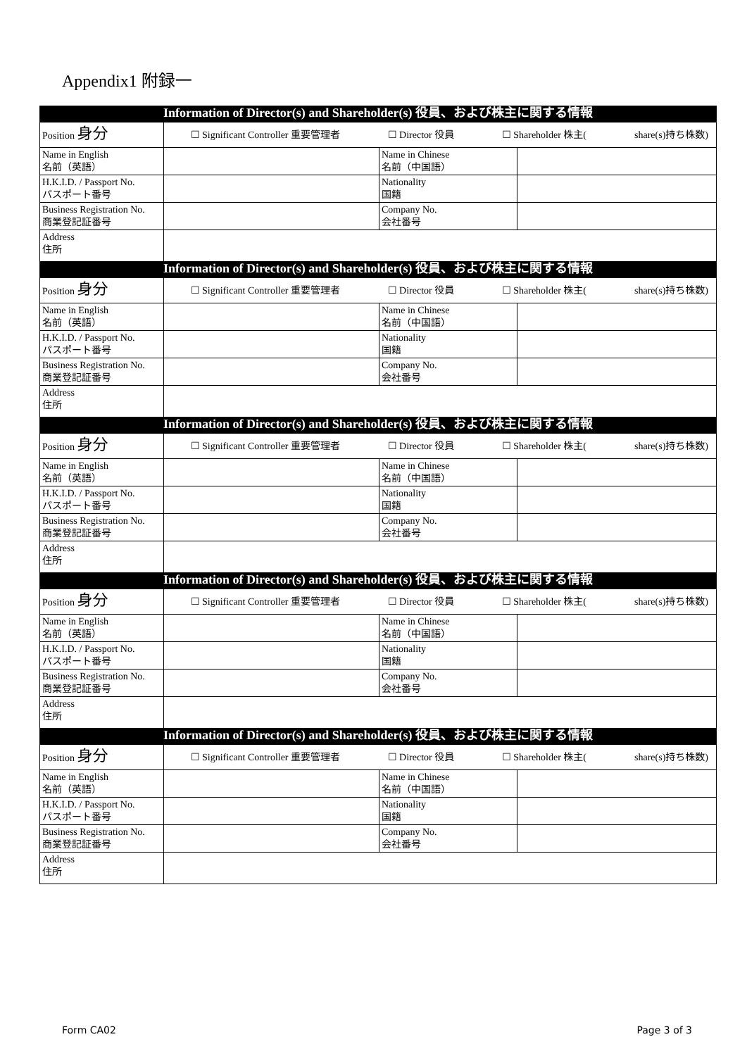Appendix1 附録一
| Information of Director(s) and Shareholder(s) 役員、および株主に関する情報 | | | |
| Position 身分 | ☐ Significant Controller 重要管理者 ☐ Director 役員 ☐ Shareholder 株主( share(s)持ち株数) | | |
| Name in English 名前（英語） | | Name in Chinese 名前（中国語） | |
| H.K.I.D. / Passport No. パスポート番号 | | Nationality 国籍 | |
| Business Registration No. 商業登記証番号 | | Company No. 会社番号 | |
| Address 住所 | | | |
| Information of Director(s) and Shareholder(s) 役員、および株主に関する情報 | | | |
| Position 身分 | ☐ Significant Controller 重要管理者 ☐ Director 役員 ☐ Shareholder 株主( share(s)持ち株数) | | |
| Name in English 名前（英語） | | Name in Chinese 名前（中国語） | |
| H.K.I.D. / Passport No. パスポート番号 | | Nationality 国籍 | |
| Business Registration No. 商業登記証番号 | | Company No. 会社番号 | |
| Address 住所 | | | |
| Information of Director(s) and Shareholder(s) 役員、および株主に関する情報 | | | |
| Position 身分 | ☐ Significant Controller 重要管理者 ☐ Director 役員 ☐ Shareholder 株主( share(s)持ち株数) | | |
| Name in English 名前（英語） | | Name in Chinese 名前（中国語） | |
| H.K.I.D. / Passport No. パスポート番号 | | Nationality 国籍 | |
| Business Registration No. 商業登記証番号 | | Company No. 会社番号 | |
| Address 住所 | | | |
| Information of Director(s) and Shareholder(s) 役員、および株主に関する情報 | | | |
| Position 身分 | ☐ Significant Controller 重要管理者 ☐ Director 役員 ☐ Shareholder 株主( share(s)持ち株数) | | |
| Name in English 名前（英語） | | Name in Chinese 名前（中国語） | |
| H.K.I.D. / Passport No. パスポート番号 | | Nationality 国籍 | |
| Business Registration No. 商業登記証番号 | | Company No. 会社番号 | |
| Address 住所 | | | |
| Information of Director(s) and Shareholder(s) 役員、および株主に関する情報 | | | |
| Position 身分 | ☐ Significant Controller 重要管理者 ☐ Director 役員 ☐ Shareholder 株主( share(s)持ち株数) | | |
| Name in English 名前（英語） | | Name in Chinese 名前（中国語） | |
| H.K.I.D. / Passport No. パスポート番号 | | Nationality 国籍 | |
| Business Registration No. 商業登記証番号 | | Company No. 会社番号 | |
| Address 住所 | | | |
Form CA02 Page 3 of 3